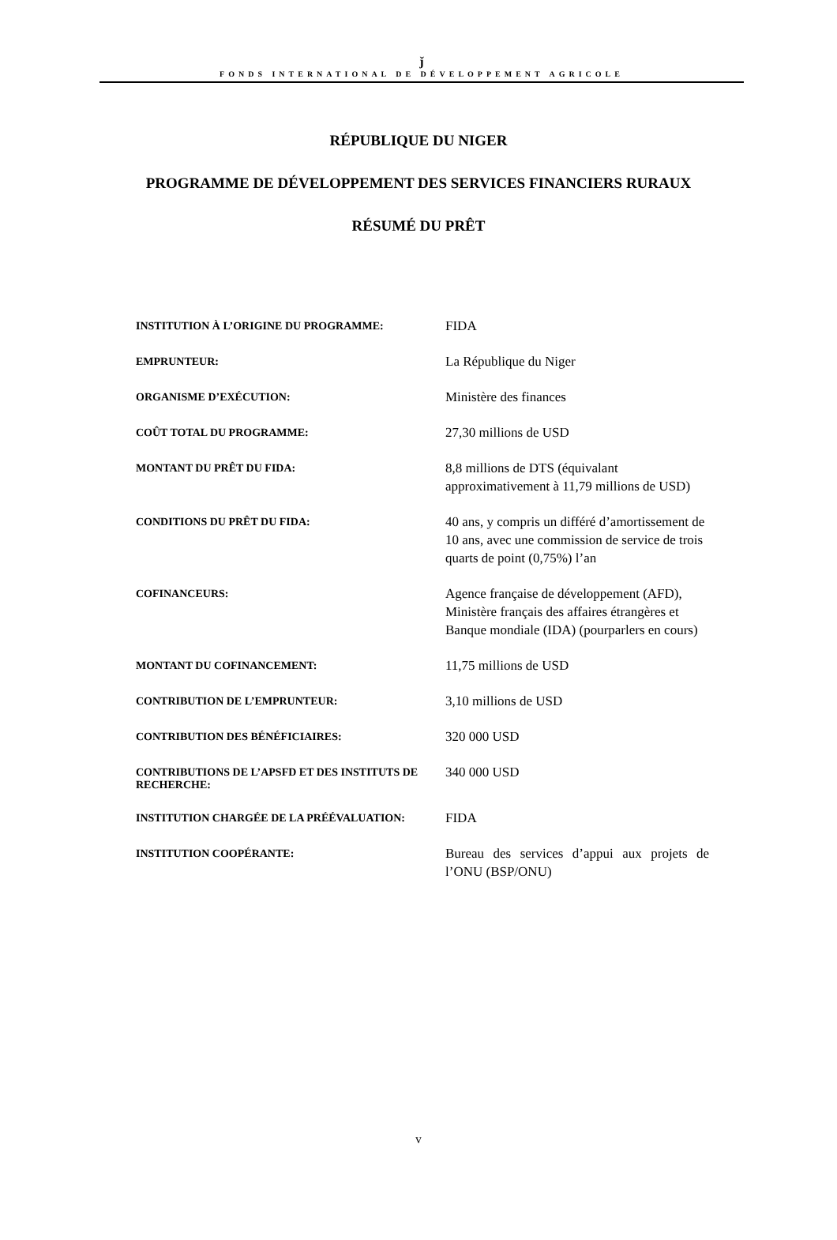ǰ
FONDS INTERNATIONAL DE DÉVELOPPEMENT AGRICOLE
RÉPUBLIQUE DU NIGER
PROGRAMME DE DÉVELOPPEMENT DES SERVICES FINANCIERS RURAUX
RÉSUMÉ DU PRÊT
| INSTITUTION À L’ORIGINE DU PROGRAMME: | FIDA |
| EMPRUNTEUR: | La République du Niger |
| ORGANISME D’EXÉCUTION: | Ministère des finances |
| COÛT TOTAL DU PROGRAMME: | 27,30 millions de USD |
| MONTANT DU PRÊT DU FIDA: | 8,8 millions de DTS (équivalant approximativement à 11,79 millions de USD) |
| CONDITIONS DU PRÊT DU FIDA: | 40 ans, y compris un différé d’amortissement de 10 ans, avec une commission de service de trois quarts de point (0,75%) l’an |
| COFINANCEURS: | Agence française de développement (AFD), Ministère français des affaires étrangères et Banque mondiale (IDA) (pourparlers en cours) |
| MONTANT DU COFINANCEMENT: | 11,75 millions de USD |
| CONTRIBUTION DE L’EMPRUNTEUR: | 3,10 millions de USD |
| CONTRIBUTION DES BÉNÉFICIAIRES: | 320 000 USD |
| CONTRIBUTIONS DE L’APSFD ET DES INSTITUTS DE RECHERCHE: | 340 000 USD |
| INSTITUTION CHARGÉE DE LA PRÉÉVALUATION: | FIDA |
| INSTITUTION COOPÉRANTE: | Bureau des services d’appui aux projets de l’ONU (BSP/ONU) |
v